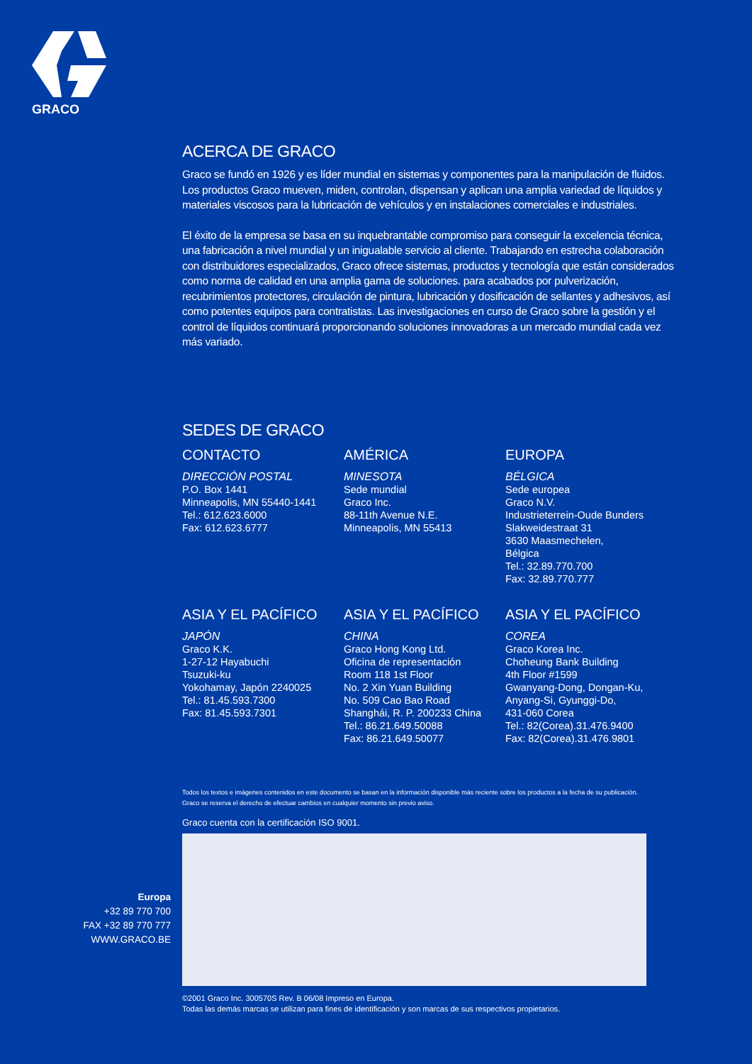GRACO
ACERCA DE GRACO
Graco se fundó en 1926 y es líder mundial en sistemas y componentes para la manipulación de fluidos. Los productos Graco mueven, miden, controlan, dispensan y aplican una amplia variedad de líquidos y materiales viscosos para la lubricación de vehículos y en instalaciones comerciales e industriales.
El éxito de la empresa se basa en su inquebrantable compromiso para conseguir la excelencia técnica, una fabricación a nivel mundial y un inigualable servicio al cliente. Trabajando en estrecha colaboración con distribuidores especializados, Graco ofrece sistemas, productos y tecnología que están considerados como norma de calidad en una amplia gama de soluciones. para acabados por pulverización, recubrimientos protectores, circulación de pintura, lubricación y dosificación de sellantes y adhesivos, así como potentes equipos para contratistas. Las investigaciones en curso de Graco sobre la gestión y el control de líquidos continuará proporcionando soluciones innovadoras a un mercado mundial cada vez más variado.
SEDES DE GRACO
CONTACTO
DIRECCIÓN POSTAL
P.O. Box 1441
Minneapolis, MN 55440-1441
Tel.: 612.623.6000
Fax: 612.623.6777
AMÉRICA
MINESOTA
Sede mundial
Graco Inc.
88-11th Avenue N.E.
Minneapolis, MN 55413
EUROPA
BÉLGICA
Sede europea
Graco N.V.
Industrieterrein-Oude Bunders
Slakweidestraat 31
3630 Maasmechelen,
Bélgica
Tel.: 32.89.770.700
Fax: 32.89.770.777
ASIA Y EL PACÍFICO
JAPÓN
Graco K.K.
1-27-12 Hayabuchi
Tsuzuki-ku
Yokohamay, Japón 2240025
Tel.: 81.45.593.7300
Fax: 81.45.593.7301
ASIA Y EL PACÍFICO
CHINA
Graco Hong Kong Ltd.
Oficina de representación
Room 118 1st Floor
No. 2 Xin Yuan Building
No. 509 Cao Bao Road
Shanghái, R. P. 200233 China
Tel.: 86.21.649.50088
Fax: 86.21.649.50077
ASIA Y EL PACÍFICO
COREA
Graco Korea Inc.
Choheung Bank Building
4th Floor #1599
Gwanyang-Dong, Dongan-Ku,
Anyang-Si, Gyunggi-Do,
431-060 Corea
Tel.: 82(Corea).31.476.9400
Fax: 82(Corea).31.476.9801
Todos los textos e imágenes contenidos en este documento se basan en la información disponible más reciente sobre los productos a la fecha de su publicación.
Graco se reserva el derecho de efectuar cambios en cualquier momento sin previo aviso.
Graco cuenta con la certificación ISO 9001.
©2001 Graco Inc. 300570S Rev. B 06/08 Impreso en Europa.
Todas las demás marcas se utilizan para fines de identificación y son marcas de sus respectivos propietarios.
Europa
+32 89 770 700
FAX +32 89 770 777
WWW.GRACO.BE